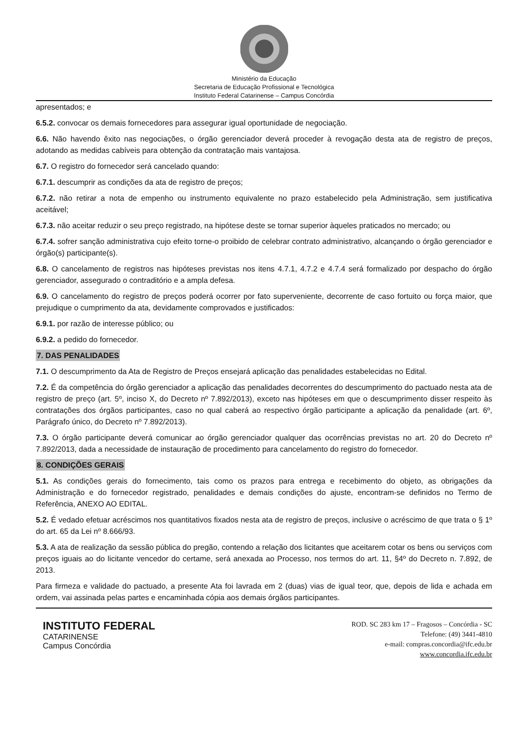Ministério da Educação
Secretaria de Educação Profissional e Tecnológica
Instituto Federal Catarinense – Campus Concórdia
apresentados; e
6.5.2. convocar os demais fornecedores para assegurar igual oportunidade de negociação.
6.6. Não havendo êxito nas negociações, o órgão gerenciador deverá proceder à revogação desta ata de registro de preços, adotando as medidas cabíveis para obtenção da contratação mais vantajosa.
6.7. O registro do fornecedor será cancelado quando:
6.7.1. descumprir as condições da ata de registro de preços;
6.7.2. não retirar a nota de empenho ou instrumento equivalente no prazo estabelecido pela Administração, sem justificativa aceitável;
6.7.3. não aceitar reduzir o seu preço registrado, na hipótese deste se tornar superior àqueles praticados no mercado; ou
6.7.4. sofrer sanção administrativa cujo efeito torne-o proibido de celebrar contrato administrativo, alcançando o órgão gerenciador e órgão(s) participante(s).
6.8. O cancelamento de registros nas hipóteses previstas nos itens 4.7.1, 4.7.2 e 4.7.4 será formalizado por despacho do órgão gerenciador, assegurado o contraditório e a ampla defesa.
6.9. O cancelamento do registro de preços poderá ocorrer por fato superveniente, decorrente de caso fortuito ou força maior, que prejudique o cumprimento da ata, devidamente comprovados e justificados:
6.9.1. por razão de interesse público; ou
6.9.2. a pedido do fornecedor.
7. DAS PENALIDADES
7.1. O descumprimento da Ata de Registro de Preços ensejará aplicação das penalidades estabelecidas no Edital.
7.2. É da competência do órgão gerenciador a aplicação das penalidades decorrentes do descumprimento do pactuado nesta ata de registro de preço (art. 5º, inciso X, do Decreto nº 7.892/2013), exceto nas hipóteses em que o descumprimento disser respeito às contratações dos órgãos participantes, caso no qual caberá ao respectivo órgão participante a aplicação da penalidade (art. 6º, Parágrafo único, do Decreto nº 7.892/2013).
7.3. O órgão participante deverá comunicar ao órgão gerenciador qualquer das ocorrências previstas no art. 20 do Decreto nº 7.892/2013, dada a necessidade de instauração de procedimento para cancelamento do registro do fornecedor.
8. CONDIÇÕES GERAIS
5.1. As condições gerais do fornecimento, tais como os prazos para entrega e recebimento do objeto, as obrigações da Administração e do fornecedor registrado, penalidades e demais condições do ajuste, encontram-se definidos no Termo de Referência, ANEXO AO EDITAL.
5.2. É vedado efetuar acréscimos nos quantitativos fixados nesta ata de registro de preços, inclusive o acréscimo de que trata o § 1º do art. 65 da Lei nº 8.666/93.
5.3. A ata de realização da sessão pública do pregão, contendo a relação dos licitantes que aceitarem cotar os bens ou serviços com preços iguais ao do licitante vencedor do certame, será anexada ao Processo, nos termos do art. 11, §4º do Decreto n. 7.892, de 2013.
Para firmeza e validade do pactuado, a presente Ata foi lavrada em 2 (duas) vias de igual teor, que, depois de lida e achada em ordem, vai assinada pelas partes e encaminhada cópia aos demais órgãos participantes.
INSTITUTO FEDERAL
CATARINENSE
Campus Concórdia
ROD. SC 283 km 17 – Fragosos – Concórdia - SC
Telefone: (49) 3441-4810
e-mail: compras.concordia@ifc.edu.br
www.concordia.ifc.edu.br